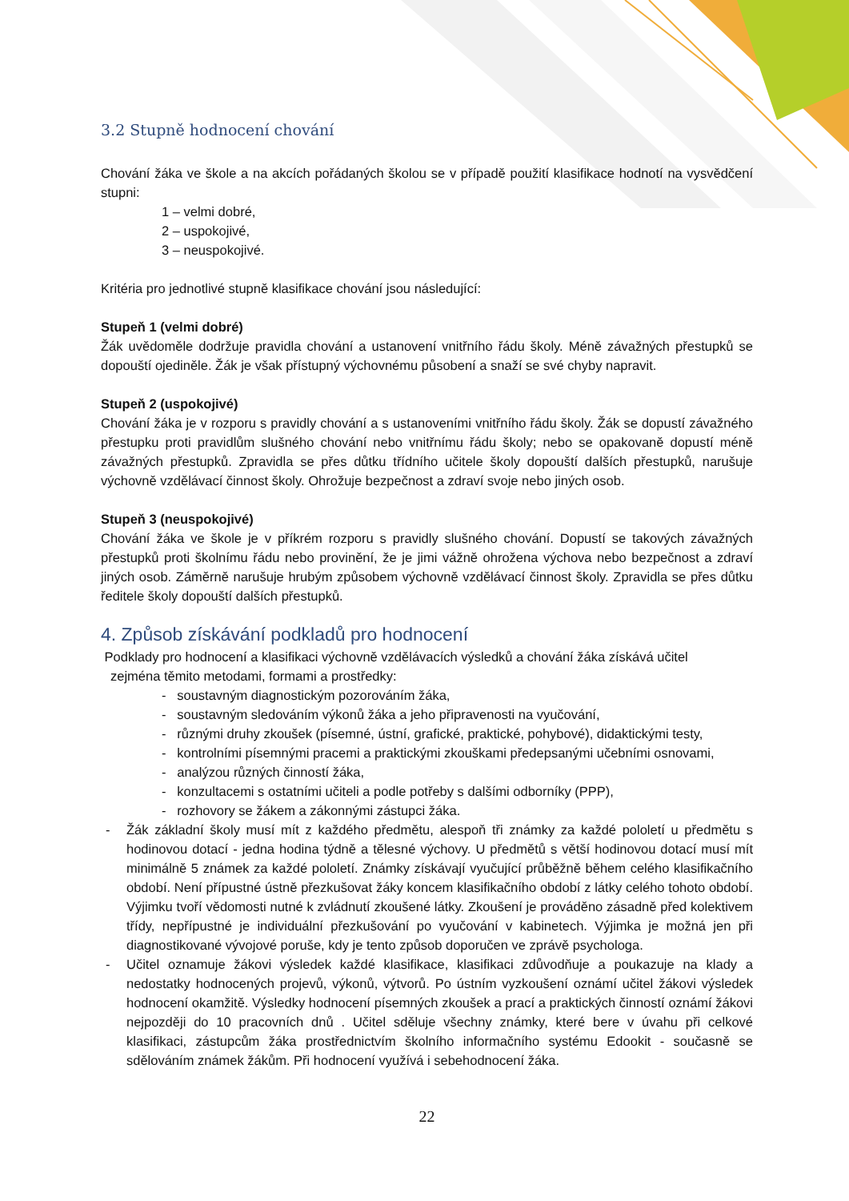3.2 Stupně hodnocení chování
Chování žáka ve škole a na akcích pořádaných školou se v případě použití klasifikace hodnotí na vysvědčení stupni:
1 – velmi dobré,
2 – uspokojivé,
3 – neuspokojivé.
Kritéria pro jednotlivé stupně klasifikace chování jsou následující:
Stupeň 1 (velmi dobré)
Žák uvědoměle dodržuje pravidla chování a ustanovení vnitřního řádu školy. Méně závažných přestupků se dopouští ojediněle. Žák je však přístupný výchovnému působení a snaží se své chyby napravit.
Stupeň 2 (uspokojivé)
Chování žáka je v rozporu s pravidly chování a s ustanoveními vnitřního řádu školy. Žák se dopustí závažného přestupku proti pravidlům slušného chování nebo vnitřnímu řádu školy; nebo se opakovaně dopustí méně závažných přestupků. Zpravidla se přes důtku třídního učitele školy dopouští dalších přestupků, narušuje výchovně vzdělávací činnost školy. Ohrožuje bezpečnost a zdraví svoje nebo jiných osob.
Stupeň 3 (neuspokojivé)
Chování žáka ve škole je v příkrém rozporu s pravidly slušného chování. Dopustí se takových závažných přestupků proti školnímu řádu nebo provinění, že je jimi vážně ohrožena výchova nebo bezpečnost a zdraví jiných osob. Záměrně narušuje hrubým způsobem výchovně vzdělávací činnost školy. Zpravidla se přes důtku ředitele školy dopouští dalších přestupků.
4. Způsob získávání podkladů pro hodnocení
Podklady pro hodnocení a klasifikaci výchovně vzdělávacích výsledků a chování žáka získává učitel
zejména těmito metodami, formami a prostředky:
- soustavným diagnostickým pozorováním žáka,
- soustavným sledováním výkonů žáka a jeho připravenosti na vyučování,
- různými druhy zkoušek (písemné, ústní, grafické, praktické, pohybové), didaktickými testy,
- kontrolními písemnými pracemi a praktickými zkouškami předepsanými učebními osnovami,
- analýzou různých činností žáka,
- konzultacemi s ostatními učiteli a podle potřeby s dalšími odborníky (PPP),
- rozhovory se žákem a zákonnými zástupci žáka.
- Žák základní školy musí mít z každého předmětu, alespoň tři známky za každé pololetí u předmětu s hodinovou dotací - jedna hodina týdně a tělesné výchovy. U předmětů s větší hodinovou dotací musí mít minimálně 5 známek za každé pololetí. Známky získávají vyučující průběžně během celého klasifikačního období. Není přípustné ústně přezkušovat žáky koncem klasifikačního období z látky celého tohoto období. Výjimku tvoří vědomosti nutné k zvládnutí zkoušené látky. Zkoušení je prováděno zásadně před kolektivem třídy, nepřípustné je individuální přezkušování po vyučování v kabinetech. Výjimka je možná jen při diagnostikované vývojové poruše, kdy je tento způsob doporučen ve zprávě psychologa.
- Učitel oznamuje žákovi výsledek každé klasifikace, klasifikaci zdůvodňuje a poukazuje na klady a nedostatky hodnocených projevů, výkonů, výtvorů. Po ústním vyzkoušení oznámí učitel žákovi výsledek hodnocení okamžitě. Výsledky hodnocení písemných zkoušek a prací a praktických činností oznámí žákovi nejpozději do 10 pracovních dnů . Učitel sděluje všechny známky, které bere v úvahu při celkové klasifikaci, zástupcům žáka prostřednictvím školního informačního systému Edookit - současně se sdělováním známek žákům. Při hodnocení využívá i sebehodnocení žáka.
22